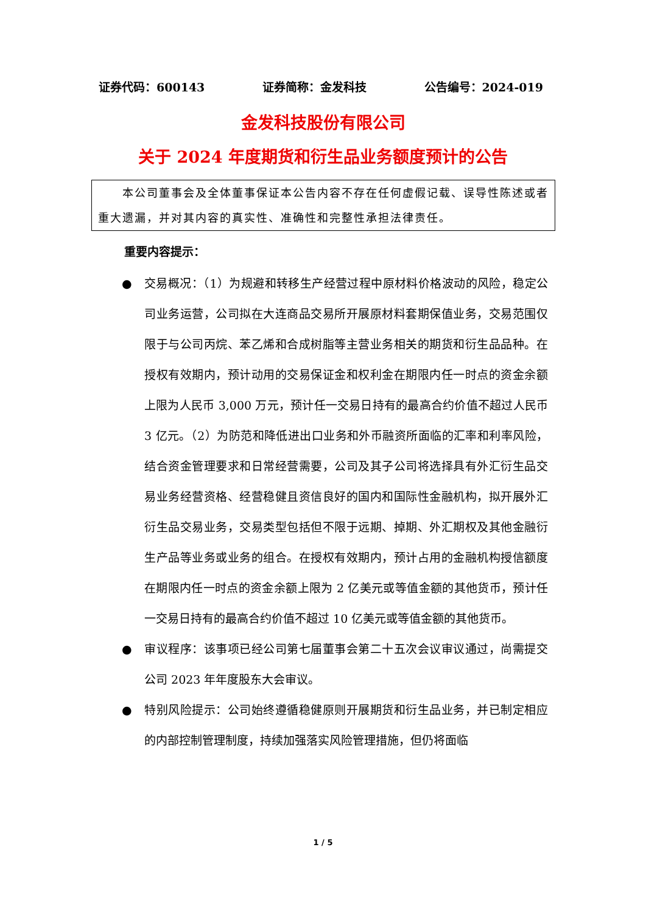证券代码：600143 证券简称：金发科技 公告编号：2024-019
金发科技股份有限公司
关于 2024 年度期货和衍生品业务额度预计的公告
　　本公司董事会及全体董事保证本公告内容不存在任何虚假记载、误导性陈述或者重大遗漏，并对其内容的真实性、准确性和完整性承担法律责任。
重要内容提示：
● 交易概况：（1）为规避和转移生产经营过程中原材料价格波动的风险，稳定公司业务运营，公司拟在大连商品交易所开展原材料套期保值业务，交易范围仅限于与公司丙烷、苯乙烯和合成树脂等主营业务相关的期货和衍生品品种。在授权有效期内，预计动用的交易保证金和权利金在期限内任一时点的资金余额上限为人民币 3,000 万元，预计任一交易日持有的最高合约价值不超过人民币 3 亿元。（2）为防范和降低进出口业务和外币融资所面临的汇率和利率风险，结合资金管理要求和日常经营需要，公司及其子公司将选择具有外汇衍生品交易业务经营资格、经营稳健且资信良好的国内和国际性金融机构，拟开展外汇衍生品交易业务，交易类型包括但不限于远期、掉期、外汇期权及其他金融衍生产品等业务或业务的组合。在授权有效期内，预计占用的金融机构授信额度在期限内任一时点的资金余额上限为 2 亿美元或等值金额的其他货币，预计任一交易日持有的最高合约价值不超过 10 亿美元或等值金额的其他货币。
● 审议程序：该事项已经公司第七届董事会第二十五次会议审议通过，尚需提交公司 2023 年年度股东大会审议。
● 特别风险提示：公司始终遵循稳健原则开展期货和衍生品业务，并已制定相应的内部控制管理制度，持续加强落实风险管理措施，但仍将面临
1 / 5